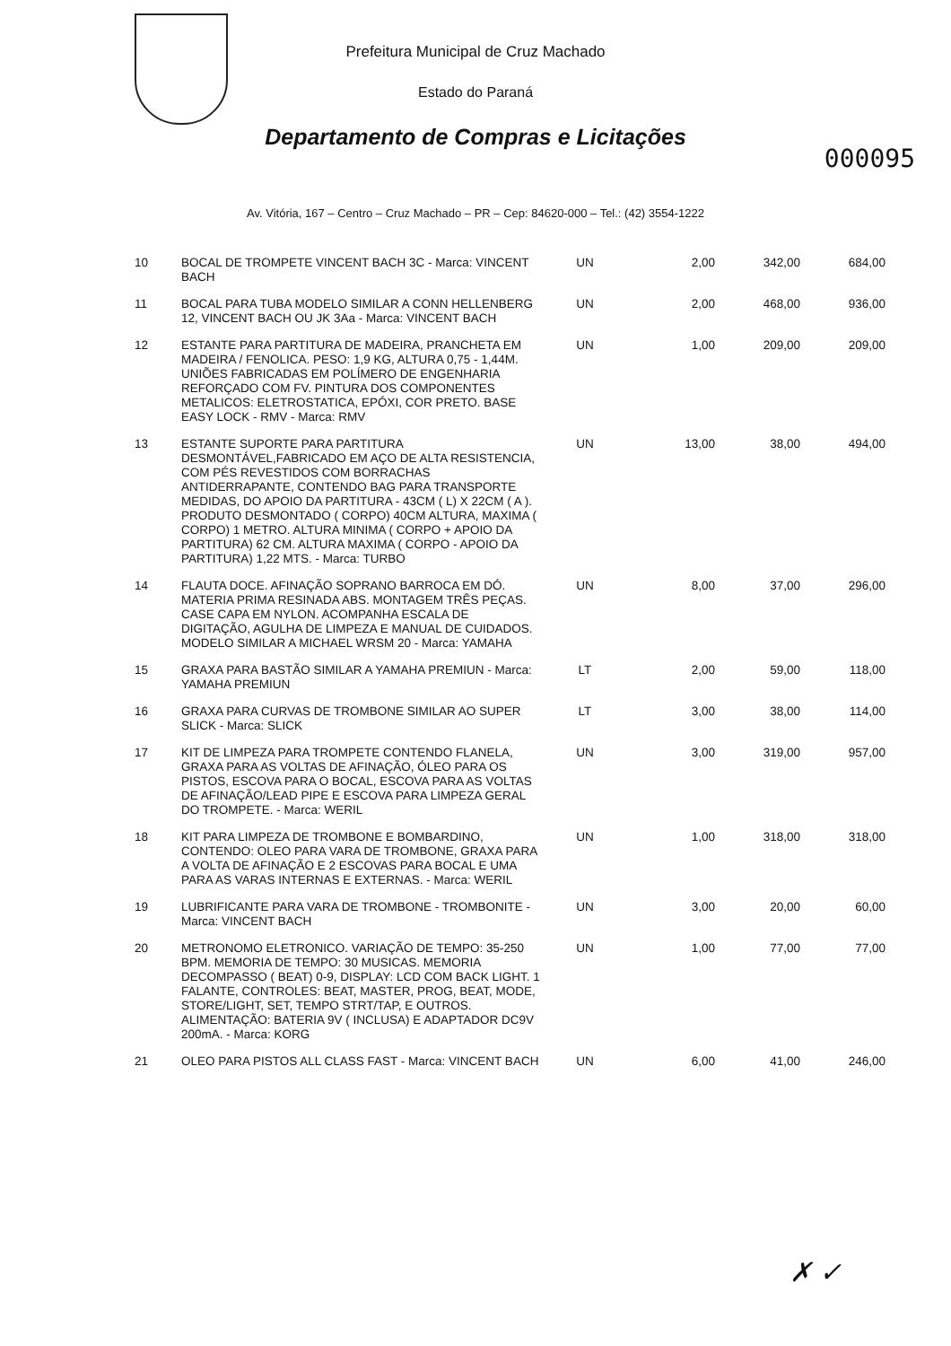Prefeitura Municipal de Cruz Machado
Estado do Paraná
Departamento de Compras e Licitações
000095
Av. Vitória, 167 – Centro – Cruz Machado – PR – Cep: 84620-000 – Tel.: (42) 3554-1222
| 10 | BOCAL DE TROMPETE VINCENT BACH 3C - Marca: VINCENT BACH | UN | 2,00 | 342,00 | 684,00 |
| 11 | BOCAL PARA TUBA MODELO SIMILAR A CONN HELLENBERG 12, VINCENT BACH OU JK 3Aa - Marca: VINCENT BACH | UN | 2,00 | 468,00 | 936,00 |
| 12 | ESTANTE PARA PARTITURA DE MADEIRA, PRANCHETA EM MADEIRA / FENOLICA. PESO: 1,9 KG, ALTURA 0,75 - 1,44M. UNIÕES FABRICADAS EM POLÍMERO DE ENGENHARIA REFORÇADO COM FV. PINTURA DOS COMPONENTES METALICOS: ELETROSTATICA, EPÓXI, COR PRETO. BASE EASY LOCK - RMV - Marca: RMV | UN | 1,00 | 209,00 | 209,00 |
| 13 | ESTANTE SUPORTE PARA PARTITURA DESMONTÁVEL,FABRICADO EM AÇO DE ALTA RESISTENCIA, COM PÉS REVESTIDOS COM BORRACHAS ANTIDERRAPANTE, CONTENDO BAG PARA TRANSPORTE MEDIDAS, DO APOIO DA PARTITURA - 43CM ( L) X 22CM ( A ). PRODUTO DESMONTADO ( CORPO) 40CM ALTURA, MAXIMA ( CORPO) 1 METRO. ALTURA MINIMA ( CORPO + APOIO DA PARTITURA) 62 CM. ALTURA MAXIMA ( CORPO - APOIO DA PARTITURA) 1,22 MTS. - Marca: TURBO | UN | 13,00 | 38,00 | 494,00 |
| 14 | FLAUTA DOCE. AFINAÇÃO SOPRANO BARROCA EM DÓ. MATERIA PRIMA RESINADA ABS. MONTAGEM TRÊS PEÇAS. CASE CAPA EM NYLON. ACOMPANHA ESCALA DE DIGITAÇÃO, AGULHA DE LIMPEZA E MANUAL DE CUIDADOS. MODELO SIMILAR A MICHAEL WRSM 20 - Marca: YAMAHA | UN | 8,00 | 37,00 | 296,00 |
| 15 | GRAXA PARA BASTÃO SIMILAR A YAMAHA PREMIUN - Marca: YAMAHA PREMIUN | LT | 2,00 | 59,00 | 118,00 |
| 16 | GRAXA PARA CURVAS DE TROMBONE SIMILAR AO SUPER SLICK - Marca: SLICK | LT | 3,00 | 38,00 | 114,00 |
| 17 | KIT DE LIMPEZA PARA TROMPETE CONTENDO FLANELA, GRAXA PARA AS VOLTAS DE AFINAÇÃO, ÓLEO PARA OS PISTOS, ESCOVA PARA O BOCAL, ESCOVA PARA AS VOLTAS DE AFINAÇÃO/LEAD PIPE E ESCOVA PARA LIMPEZA GERAL DO TROMPETE. - Marca: WERIL | UN | 3,00 | 319,00 | 957,00 |
| 18 | KIT PARA LIMPEZA DE TROMBONE E BOMBARDINO, CONTENDO: OLEO PARA VARA DE TROMBONE, GRAXA PARA A VOLTA DE AFINAÇÃO E 2 ESCOVAS PARA BOCAL E UMA PARA AS VARAS INTERNAS E EXTERNAS. - Marca: WERIL | UN | 1,00 | 318,00 | 318,00 |
| 19 | LUBRIFICANTE PARA VARA DE TROMBONE - TROMBONITE - Marca: VINCENT BACH | UN | 3,00 | 20,00 | 60,00 |
| 20 | METRONOMO ELETRONICO. VARIAÇÃO DE TEMPO: 35-250 BPM. MEMORIA DE TEMPO: 30 MUSICAS. MEMORIA DECOMPASSO ( BEAT) 0-9, DISPLAY: LCD COM BACK LIGHT. 1 FALANTE, CONTROLES: BEAT, MASTER, PROG, BEAT, MODE, STORE/LIGHT, SET, TEMPO STRT/TAP, E OUTROS. ALIMENTAÇÃO: BATERIA 9V ( INCLUSA) E ADAPTADOR DC9V 200mA. - Marca: KORG | UN | 1,00 | 77,00 | 77,00 |
| 21 | OLEO PARA PISTOS ALL CLASS FAST - Marca: VINCENT BACH | UN | 6,00 | 41,00 | 246,00 |
✗ ✓